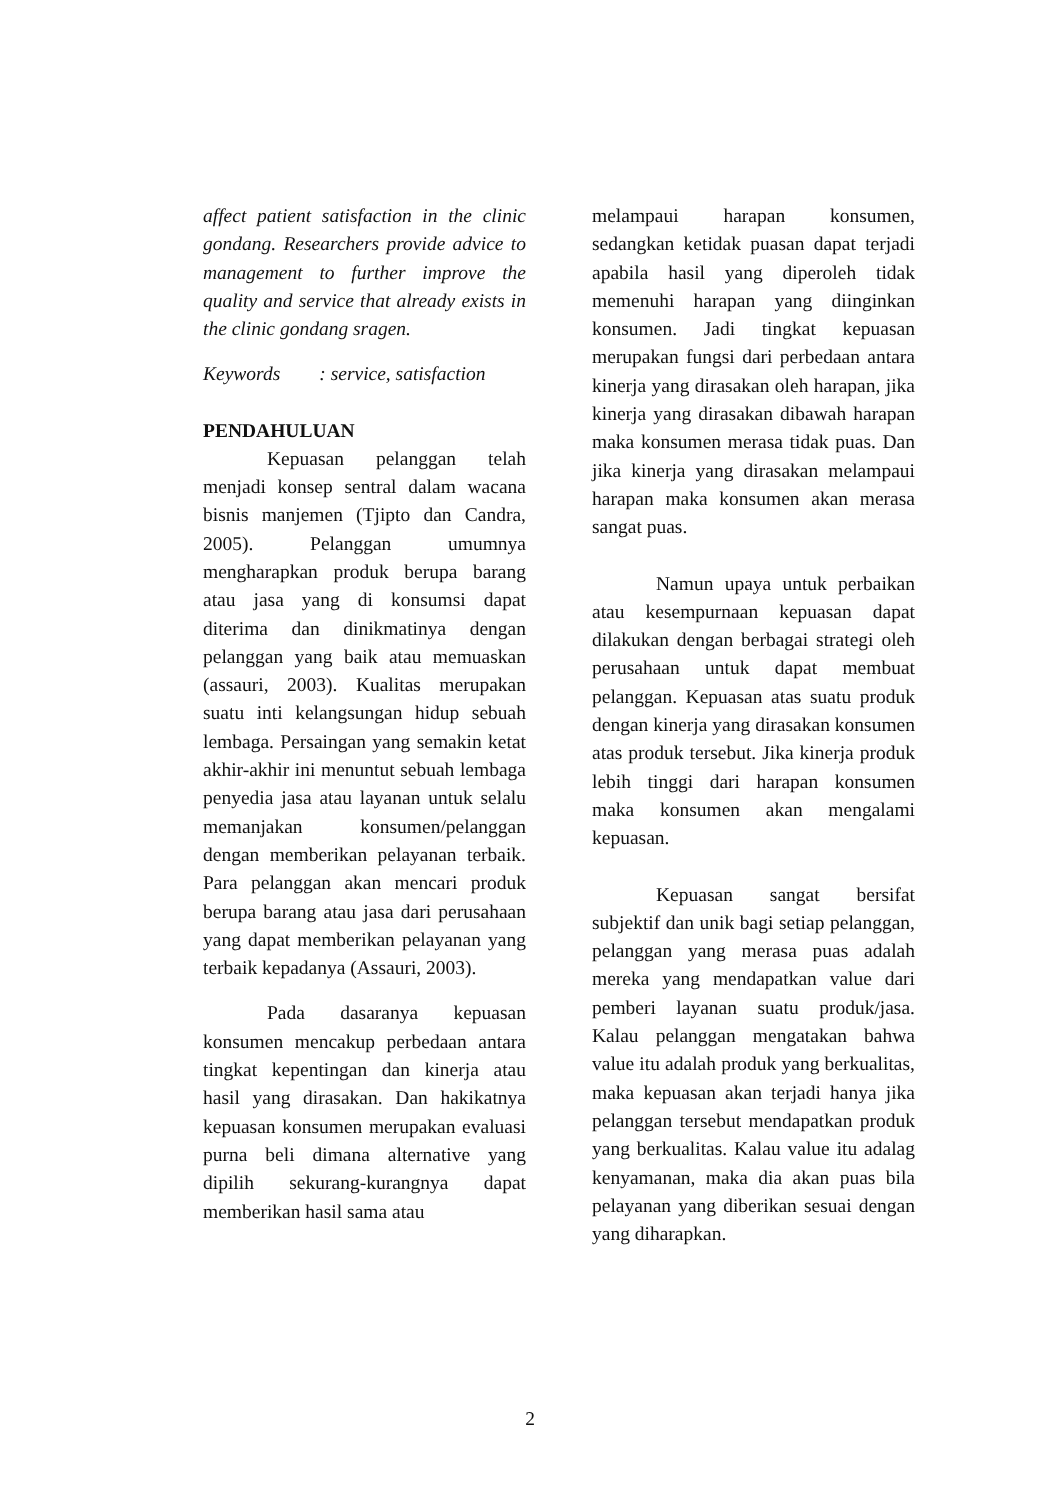affect patient satisfaction in the clinic gondang. Researchers provide advice to management to further improve the quality and service that already exists in the clinic gondang sragen.
Keywords : service, satisfaction
PENDAHULUAN
Kepuasan pelanggan telah menjadi konsep sentral dalam wacana bisnis manjemen (Tjipto dan Candra, 2005). Pelanggan umumnya mengharapkan produk berupa barang atau jasa yang di konsumsi dapat diterima dan dinikmatinya dengan pelanggan yang baik atau memuaskan (assauri, 2003). Kualitas merupakan suatu inti kelangsungan hidup sebuah lembaga. Persaingan yang semakin ketat akhir-akhir ini menuntut sebuah lembaga penyedia jasa atau layanan untuk selalu memanjakan konsumen/pelanggan dengan memberikan pelayanan terbaik. Para pelanggan akan mencari produk berupa barang atau jasa dari perusahaan yang dapat memberikan pelayanan yang terbaik kepadanya (Assauri, 2003).
Pada dasaranya kepuasan konsumen mencakup perbedaan antara tingkat kepentingan dan kinerja atau hasil yang dirasakan. Dan hakikatnya kepuasan konsumen merupakan evaluasi purna beli dimana alternative yang dipilih sekurang-kurangnya dapat memberikan hasil sama atau
melampaui harapan konsumen, sedangkan ketidak puasan dapat terjadi apabila hasil yang diperoleh tidak memenuhi harapan yang diinginkan konsumen. Jadi tingkat kepuasan merupakan fungsi dari perbedaan antara kinerja yang dirasakan oleh harapan, jika kinerja yang dirasakan dibawah harapan maka konsumen merasa tidak puas. Dan jika kinerja yang dirasakan melampaui harapan maka konsumen akan merasa sangat puas.
Namun upaya untuk perbaikan atau kesempurnaan kepuasan dapat dilakukan dengan berbagai strategi oleh perusahaan untuk dapat membuat pelanggan. Kepuasan atas suatu produk dengan kinerja yang dirasakan konsumen atas produk tersebut. Jika kinerja produk lebih tinggi dari harapan konsumen maka konsumen akan mengalami kepuasan.
Kepuasan sangat bersifat subjektif dan unik bagi setiap pelanggan, pelanggan yang merasa puas adalah mereka yang mendapatkan value dari pemberi layanan suatu produk/jasa. Kalau pelanggan mengatakan bahwa value itu adalah produk yang berkualitas, maka kepuasan akan terjadi hanya jika pelanggan tersebut mendapatkan produk yang berkualitas. Kalau value itu adalag kenyamanan, maka dia akan puas bila pelayanan yang diberikan sesuai dengan yang diharapkan.
2